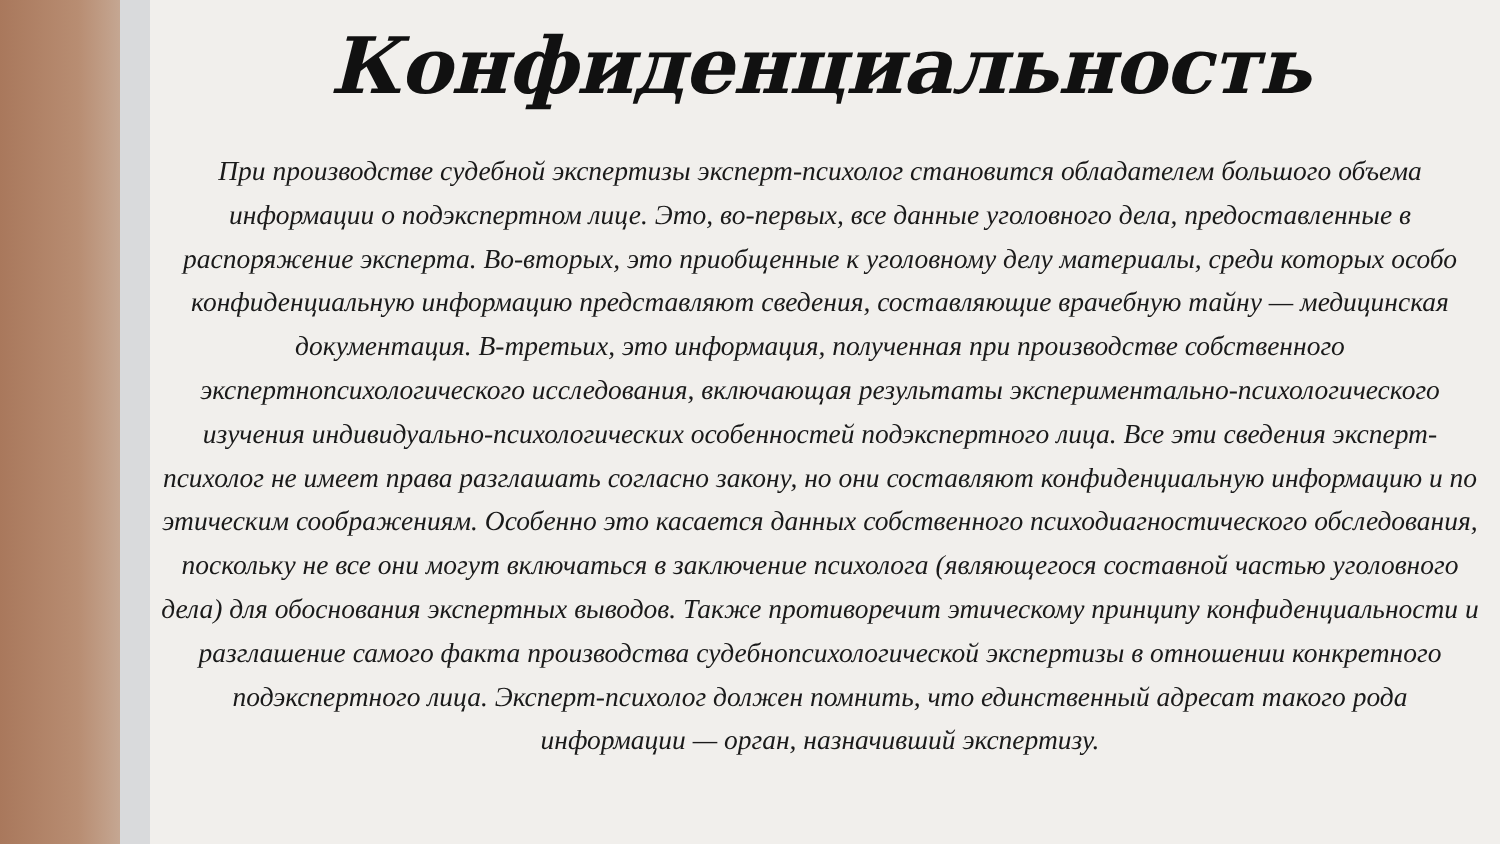Конфиденциальность
При производстве судебной экспертизы эксперт-психолог становится обладателем большого объема информации о подэкспертном лице. Это, во-первых, все данные уголовного дела, предоставленные в распоряжение эксперта. Во-вторых, это приобщенные к уголовному делу материалы, среди которых особо конфиденциальную информацию представляют сведения, составляющие врачебную тайну — медицинская документация. В-третьих, это информация, полученная при производстве собственного экспертнопсихологического исследования, включающая результаты экспериментально-психологического изучения индивидуально-психологических особенностей подэкспертного лица. Все эти сведения эксперт-психолог не имеет права разглашать согласно закону, но они составляют конфиденциальную информацию и по этическим соображениям. Особенно это касается данных собственного психодиагностического обследования, поскольку не все они могут включаться в заключение психолога (являющегося составной частью уголовного дела) для обоснования экспертных выводов. Также противоречит этическому принципу конфиденциальности и разглашение самого факта производства судебнопсихологической экспертизы в отношении конкретного подэкспертного лица. Эксперт-психолог должен помнить, что единственный адресат такого рода информации — орган, назначивший экспертизу.